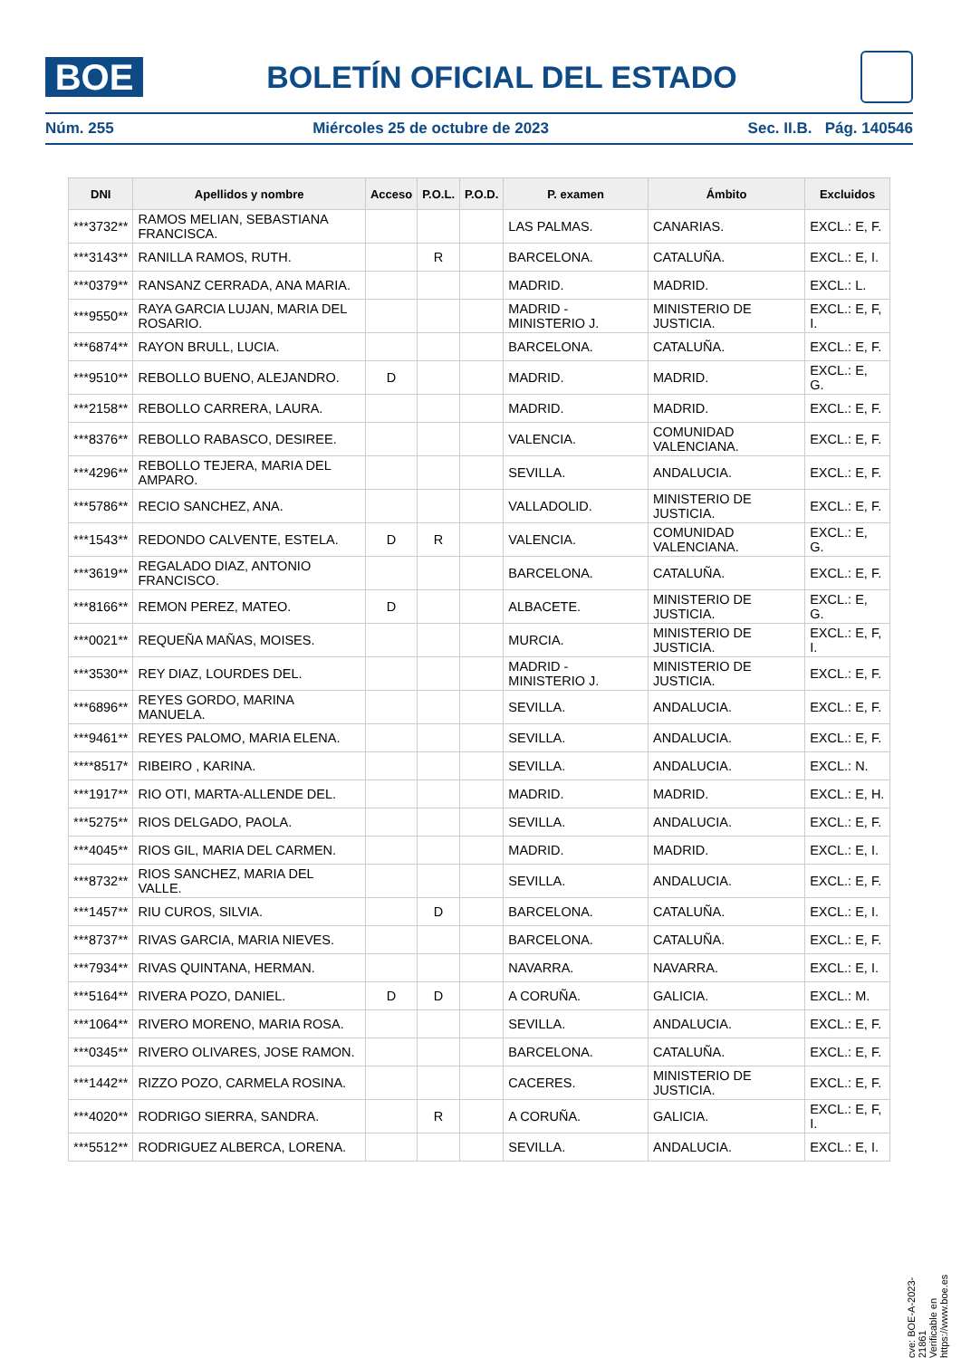BOE
BOLETÍN OFICIAL DEL ESTADO
Núm. 255 Miércoles 25 de octubre de 2023 Sec. II.B. Pág. 140546
| DNI | Apellidos y nombre | Acceso | P.O.L. | P.O.D. | P. examen | Ámbito | Excluidos |
| --- | --- | --- | --- | --- | --- | --- | --- |
| ***3732** | RAMOS MELIAN, SEBASTIANA FRANCISCA. | | | | LAS PALMAS. | CANARIAS. | EXCL.: E, F. |
| ***3143** | RANILLA RAMOS, RUTH. | | R | | BARCELONA. | CATALUÑA. | EXCL.: E, I. |
| ***0379** | RANSANZ CERRADA, ANA MARIA. | | | | MADRID. | MADRID. | EXCL.: L. |
| ***9550** | RAYA GARCIA LUJAN, MARIA DEL ROSARIO. | | | | MADRID - MINISTERIO J. | MINISTERIO DE JUSTICIA. | EXCL.: E, F, I. |
| ***6874** | RAYON BRULL, LUCIA. | | | | BARCELONA. | CATALUÑA. | EXCL.: E, F. |
| ***9510** | REBOLLO BUENO, ALEJANDRO. | D | | | MADRID. | MADRID. | EXCL.: E, G. |
| ***2158** | REBOLLO CARRERA, LAURA. | | | | MADRID. | MADRID. | EXCL.: E, F. |
| ***8376** | REBOLLO RABASCO, DESIREE. | | | | VALENCIA. | COMUNIDAD VALENCIANA. | EXCL.: E, F. |
| ***4296** | REBOLLO TEJERA, MARIA DEL AMPARO. | | | | SEVILLA. | ANDALUCIA. | EXCL.: E, F. |
| ***5786** | RECIO SANCHEZ, ANA. | | | | VALLADOLID. | MINISTERIO DE JUSTICIA. | EXCL.: E, F. |
| ***1543** | REDONDO CALVENTE, ESTELA. | D | R | | VALENCIA. | COMUNIDAD VALENCIANA. | EXCL.: E, G. |
| ***3619** | REGALADO DIAZ, ANTONIO FRANCISCO. | | | | BARCELONA. | CATALUÑA. | EXCL.: E, F. |
| ***8166** | REMON PEREZ, MATEO. | D | | | ALBACETE. | MINISTERIO DE JUSTICIA. | EXCL.: E, G. |
| ***0021** | REQUEÑA MAÑAS, MOISES. | | | | MURCIA. | MINISTERIO DE JUSTICIA. | EXCL.: E, F, I. |
| ***3530** | REY DIAZ, LOURDES DEL. | | | | MADRID - MINISTERIO J. | MINISTERIO DE JUSTICIA. | EXCL.: E, F. |
| ***6896** | REYES GORDO, MARINA MANUELA. | | | | SEVILLA. | ANDALUCIA. | EXCL.: E, F. |
| ***9461** | REYES PALOMO, MARIA ELENA. | | | | SEVILLA. | ANDALUCIA. | EXCL.: E, F. |
| ****8517* | RIBEIRO , KARINA. | | | | SEVILLA. | ANDALUCIA. | EXCL.: N. |
| ***1917** | RIO OTI, MARTA-ALLENDE DEL. | | | | MADRID. | MADRID. | EXCL.: E, H. |
| ***5275** | RIOS DELGADO, PAOLA. | | | | SEVILLA. | ANDALUCIA. | EXCL.: E, F. |
| ***4045** | RIOS GIL, MARIA DEL CARMEN. | | | | MADRID. | MADRID. | EXCL.: E, I. |
| ***8732** | RIOS SANCHEZ, MARIA DEL VALLE. | | | | SEVILLA. | ANDALUCIA. | EXCL.: E, F. |
| ***1457** | RIU CUROS, SILVIA. | | D | | BARCELONA. | CATALUÑA. | EXCL.: E, I. |
| ***8737** | RIVAS GARCIA, MARIA NIEVES. | | | | BARCELONA. | CATALUÑA. | EXCL.: E, F. |
| ***7934** | RIVAS QUINTANA, HERMAN. | | | | NAVARRA. | NAVARRA. | EXCL.: E, I. |
| ***5164** | RIVERA POZO, DANIEL. | D | D | | A CORUÑA. | GALICIA. | EXCL.: M. |
| ***1064** | RIVERO MORENO, MARIA ROSA. | | | | SEVILLA. | ANDALUCIA. | EXCL.: E, F. |
| ***0345** | RIVERO OLIVARES, JOSE RAMON. | | | | BARCELONA. | CATALUÑA. | EXCL.: E, F. |
| ***1442** | RIZZO POZO, CARMELA ROSINA. | | | | CACERES. | MINISTERIO DE JUSTICIA. | EXCL.: E, F. |
| ***4020** | RODRIGO SIERRA, SANDRA. | | R | | A CORUÑA. | GALICIA. | EXCL.: E, F, I. |
| ***5512** | RODRIGUEZ ALBERCA, LORENA. | | | | SEVILLA. | ANDALUCIA. | EXCL.: E, I. |
cve: BOE-A-2023-21861
Verificable en https://www.boe.es